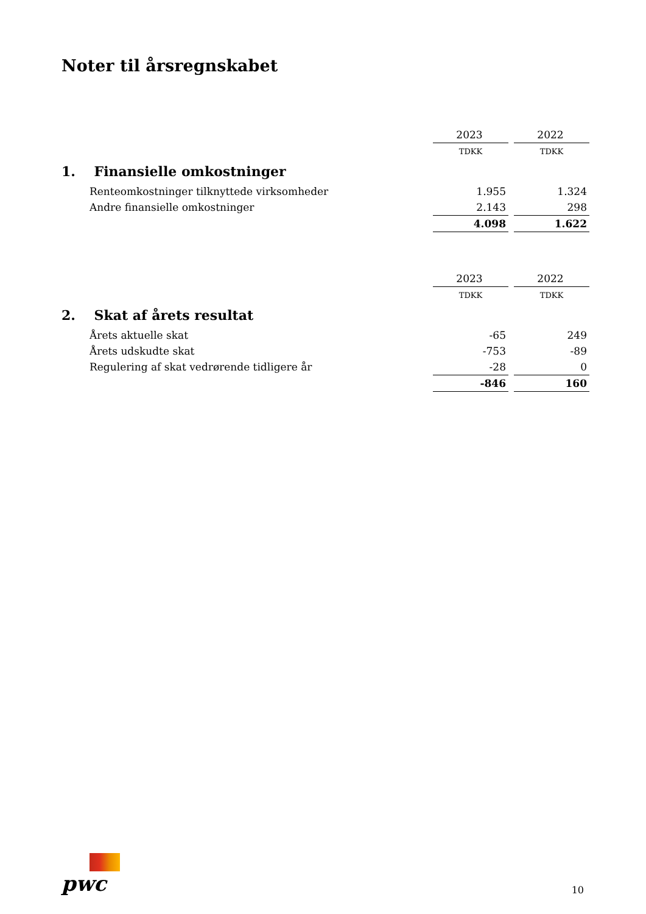Noter til årsregnskabet
| | 2023 | | 2022 |
| | TDKK | | TDKK |
| 1. Finansielle omkostninger | | | |
| Renteomkostninger tilknyttede virksomheder | 1.955 | | 1.324 |
| Andre finansielle omkostninger | 2.143 | | 298 |
| | 4.098 | | 1.622 |
| | 2023 | | 2022 |
| | TDKK | | TDKK |
| 2. Skat af årets resultat | | | |
| Årets aktuelle skat | -65 | | 249 |
| Årets udskudte skat | -753 | | -89 |
| Regulering af skat vedrørende tidligere år | -28 | | 0 |
| | -846 | | 160 |
pwc
10